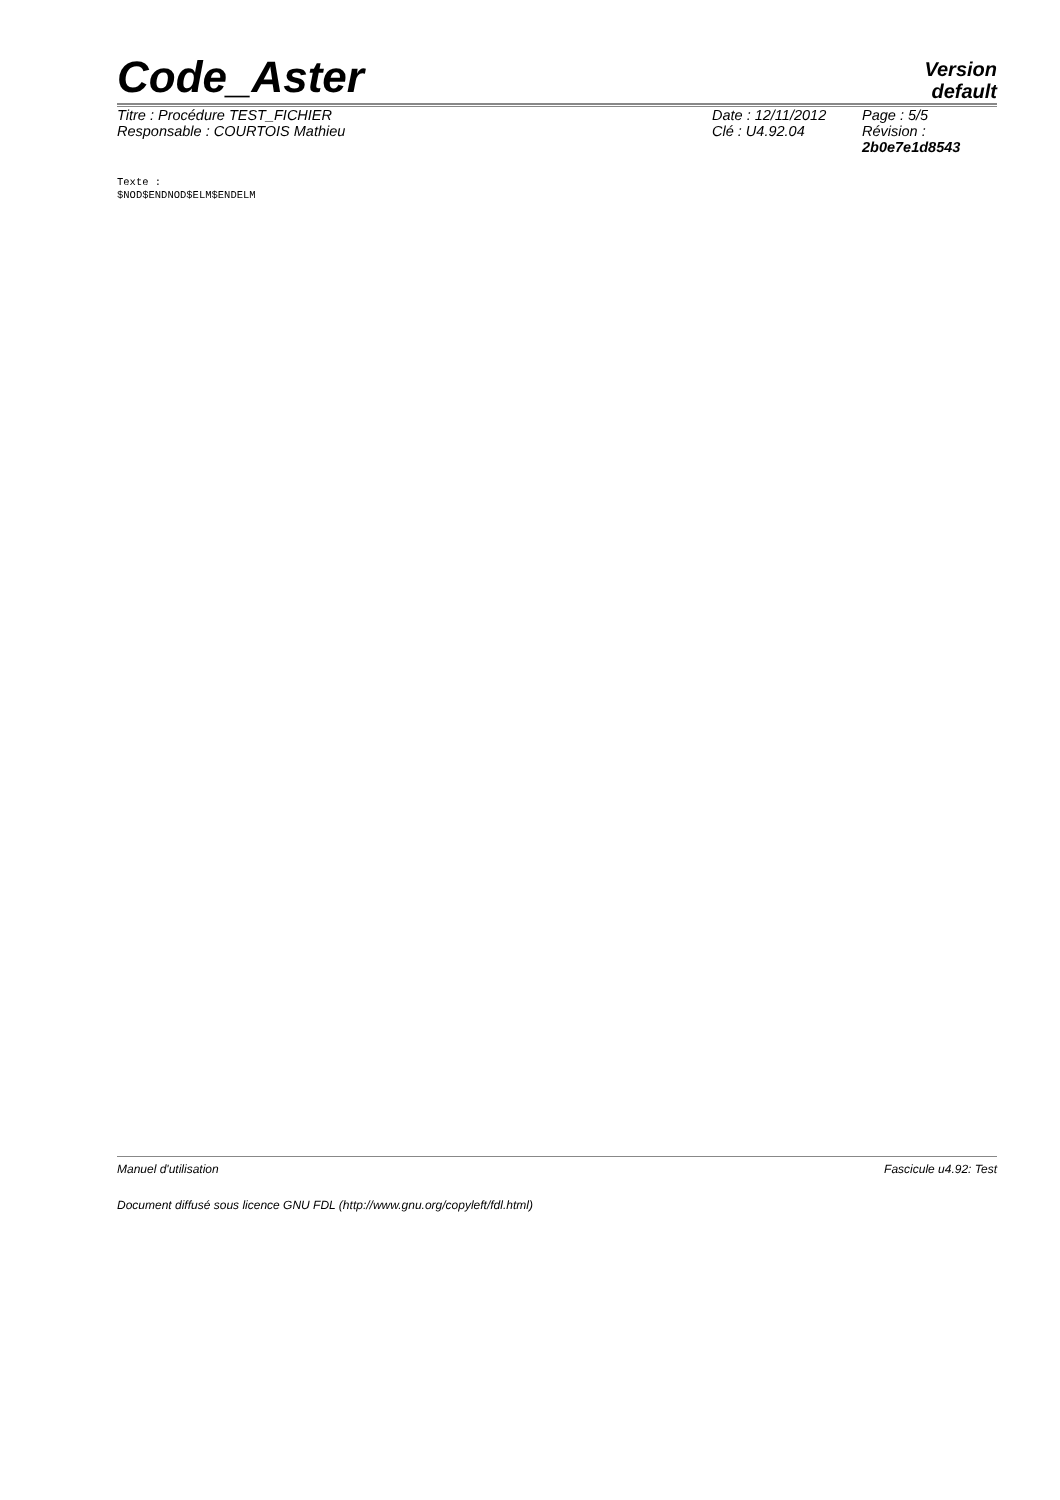Code_Aster
Version
default
| Titre : Procédure TEST_FICHIER | Date : 12/11/2012 | Page : 5/5 |
| Responsable : COURTOIS Mathieu | Clé : U4.92.04 | Révision : 2b0e7e1d8543 |
Texte :
$NOD$ENDNOD$ELM$ENDELM
Manuel d'utilisation Fascicule u4.92: Test
Document diffusé sous licence GNU FDL (http://www.gnu.org/copyleft/fdl.html)